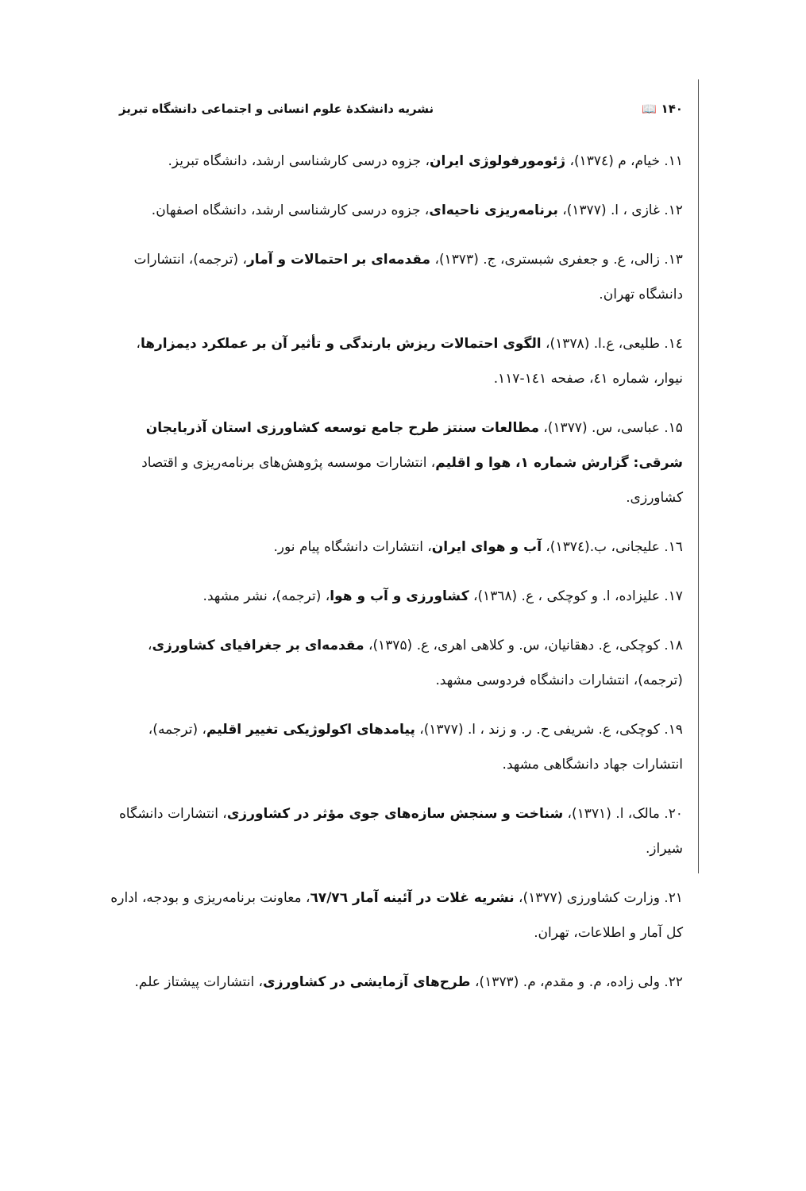۱۴۰ 📖 نشریه دانشکدهٔ علوم انسانی و اجتماعی دانشگاه تبریز
۱۱. خیام، م (۱۳۷٤)، ژئومورفولوژی ایران، جزوه درسی کارشناسی ارشد، دانشگاه تبریز.
۱۲. غازی ، ا. (۱۳۷۷)، برنامه‌ریزی ناحیه‌ای، جزوه درسی کارشناسی ارشد، دانشگاه اصفهان.
۱۳. زالی، ع. و جعفری شبستری، ج. (۱۳۷۳)، مقدمه‌ای بر احتمالات و آمار، (ترجمه)، انتشارات دانشگاه تهران.
۱٤. طلیعی، ع.ا. (۱۳۷۸)، الگوی احتمالات ریزش بارندگی و تأثیر آن بر عملکرد دیمزارها، نیوار، شماره ٤۱، صفحه ۱٤۱-۱۱۷.
۱۵. عباسی، س. (۱۳۷۷)، مطالعات سنتز طرح جامع توسعه کشاورزی استان آذربایجان شرقی: گزارش شماره ۱، هوا و اقلیم، انتشارات موسسه پژوهش‌های برنامه‌ریزی و اقتصاد کشاورزی.
۱٦. علیجانی، ب.(۱۳۷٤)، آب و هوای ایران، انتشارات دانشگاه پیام نور.
۱۷. علیزاده، ا. و کوچکی ، ع. (۱۳٦۸)، کشاورزی و آب و هوا، (ترجمه)، نشر مشهد.
۱۸. کوچکی، ع. دهقانیان، س. و کلاهی اهری، ع. (۱۳۷۵)، مقدمه‌ای بر جغرافیای کشاورزی، (ترجمه)، انتشارات دانشگاه فردوسی مشهد.
۱۹. کوچکی، ع. شریفی ح. ر. و زند ، ا. (۱۳۷۷)، پیامدهای اکولوژیکی تغییر اقلیم، (ترجمه)، انتشارات جهاد دانشگاهی مشهد.
۲۰. مالک، ا. (۱۳۷۱)، شناخت و سنجش سازه‌های جوی مؤثر در کشاورزی، انتشارات دانشگاه شیراز.
۲۱. وزارت کشاورزی (۱۳۷۷)، نشریه غلات در آئینه آمار ٦۷/۷٦، معاونت برنامه‌ریزی و بودجه، اداره کل آمار و اطلاعات، تهران.
۲۲. ولی زاده، م. و مقدم، م. (۱۳۷۳)، طرح‌های آزمایشی در کشاورزی، انتشارات پیشتاز علم.